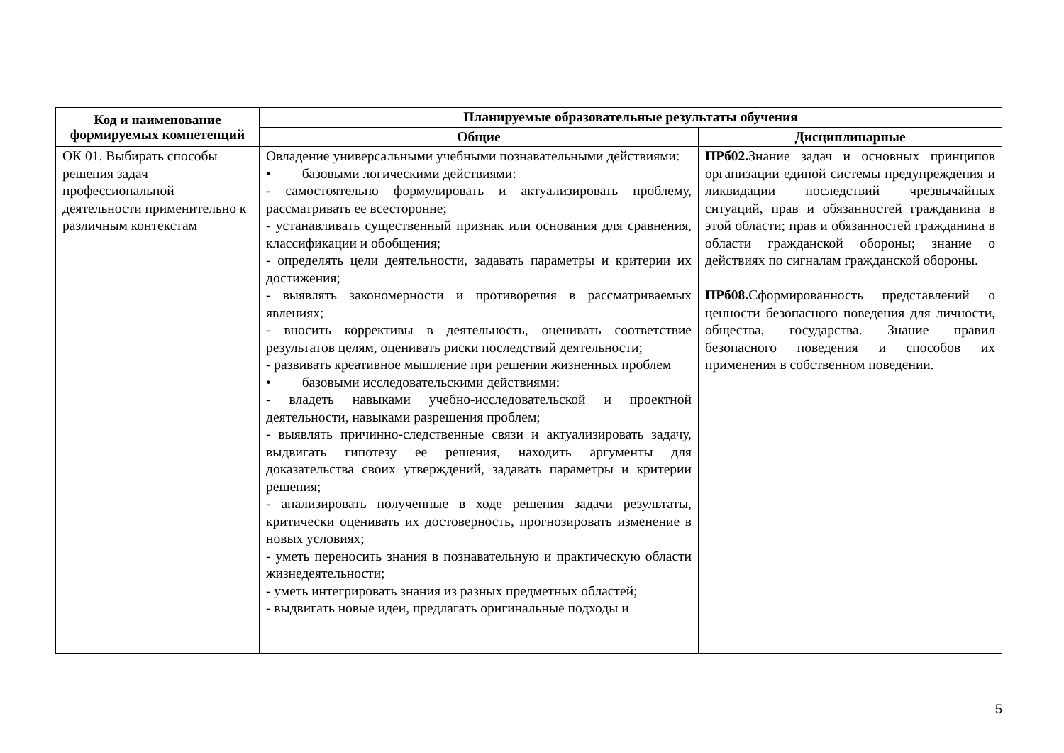| Код и наименование формируемых компетенций | Планируемые образовательные результаты обучения | |
| --- | --- | --- |
| | Общие | Дисциплинарные |
| ОК 01. Выбирать способы решения задач профессиональной деятельности применительно к различным контекстам | Овладение универсальными учебными познавательными действиями: • базовыми логическими действиями: - самостоятельно формулировать и актуализировать проблему, рассматривать ее всесторонне; - устанавливать существенный признак или основания для сравнения, классификации и обобщения; - определять цели деятельности, задавать параметры и критерии их достижения; - выявлять закономерности и противоречия в рассматриваемых явлениях; - вносить коррективы в деятельность, оценивать соответствие результатов целям, оценивать риски последствий деятельности; - развивать креативное мышление при решении жизненных проблем • базовыми исследовательскими действиями: - владеть навыками учебно-исследовательской и проектной деятельности, навыками разрешения проблем; - выявлять причинно-следственные связи и актуализировать задачу, выдвигать гипотезу ее решения, находить аргументы для доказательства своих утверждений, задавать параметры и критерии решения; - анализировать полученные в ходе решения задачи результаты, критически оценивать их достоверность, прогнозировать изменение в новых условиях; - уметь переносить знания в познавательную и практическую области жизнедеятельности; - уметь интегрировать знания из разных предметных областей; - выдвигать новые идеи, предлагать оригинальные подходы и | ПРб02. Знание задач и основных принципов организации единой системы предупреждения и ликвидации последствий чрезвычайных ситуаций, прав и обязанностей гражданина в этой области; прав и обязанностей гражданина в области гражданской обороны; знание о действиях по сигналам гражданской обороны. ПРб08. Сформированность представлений о ценности безопасного поведения для личности, общества, государства. Знание правил безопасного поведения и способов их применения в собственном поведении. |
5